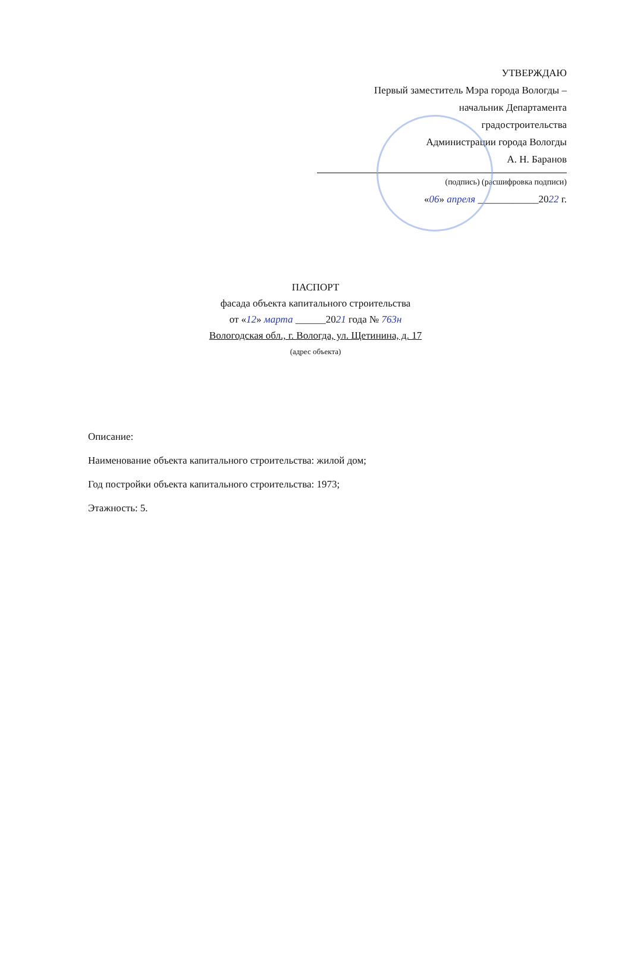УТВЕРЖДАЮ
Первый заместитель Мэра города Вологды –
начальник Департамента
градостроительства
Администрации города Вологды
А. Н. Баранов
(подпись) (расшифровка подписи)
«06» апреля ____________2022 г.
ПАСПОРТ
фасада объекта капитального строительства
от «12» марта ______2021 года № 763н
Вологодская обл., г. Вологда, ул. Щетинина, д. 17
(адрес объекта)
Описание:
Наименование объекта капитального строительства: жилой дом;
Год постройки объекта капитального строительства: 1973;
Этажность: 5.